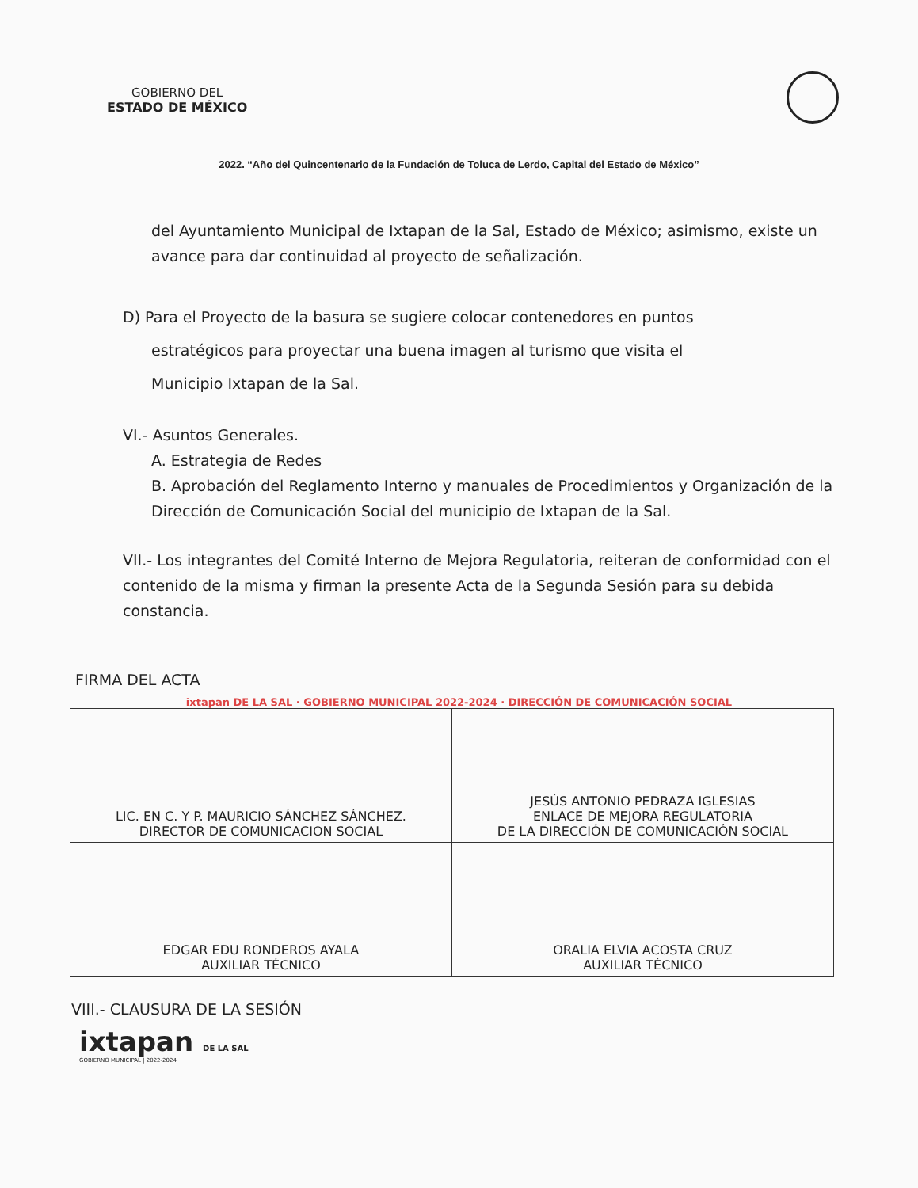GOBIERNO DEL
ESTADO DE MÉXICO
2022. “Año del Quincentenario de la Fundación de Toluca de Lerdo, Capital del Estado de México”
del Ayuntamiento Municipal de Ixtapan de la Sal, Estado de México; asimismo, existe un avance para dar continuidad al proyecto de señalización.
D) Para el Proyecto de la basura se sugiere colocar contenedores en puntos
estratégicos para proyectar una buena imagen al turismo que visita el
Municipio Ixtapan de la Sal.
VI.- Asuntos Generales.
A. Estrategia de Redes
B. Aprobación del Reglamento Interno y manuales de Procedimientos y Organización de la Dirección de Comunicación Social del municipio de Ixtapan de la Sal.
VII.- Los integrantes del Comité Interno de Mejora Regulatoria, reiteran de conformidad con el contenido de la misma y firman la presente Acta de la Segunda Sesión para su debida constancia.
FIRMA DEL ACTA
ixtapan DE LA SAL · GOBIERNO MUNICIPAL 2022-2024 · DIRECCIÓN DE COMUNICACIÓN SOCIAL
| LIC. EN C. Y P. MAURICIO SÁNCHEZ SÁNCHEZ. DIRECTOR DE COMUNICACION SOCIAL | JESÚS ANTONIO PEDRAZA IGLESIAS ENLACE DE MEJORA REGULATORIA DE LA DIRECCIÓN DE COMUNICACIÓN SOCIAL |
| EDGAR EDU RONDEROS AYALA AUXILIAR TÉCNICO | ORALIA ELVIA ACOSTA CRUZ AUXILIAR TÉCNICO |
VIII.- CLAUSURA DE LA SESIÓN
ixtapan DE LA SAL
GOBIERNO MUNICIPAL | 2022-2024